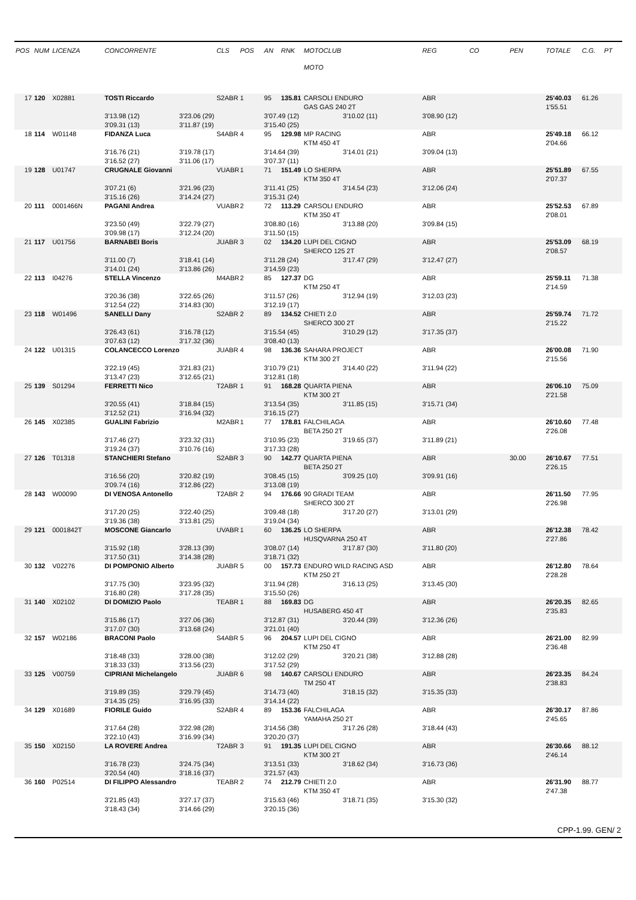| POS | NUM | LICENZA | CONCORRENTE | | CLS | POS | AN | RNK | MOTOCLUB | | REG | CO | PEN | TOTALE | C.G. | PT |
| --- | --- | --- | --- | --- | --- | --- | --- | --- | --- | --- | --- | --- | --- | --- | --- | --- |
| | | | | | | | | | MOTO | | | | | | | |
| 17 | 120 | X02881 | TOSTI Riccardo | | S2ABR | 1 | 95 | 135.81 | CARSOLI ENDURO | | ABR | | | 25'40.03 | 61.26 | |
| | | | | | | | | | GAS GAS 240 2T | | | | | 1'55.51 | | |
| | | | 3'13.98 (12) | 3'23.06 (29) | | | 3'07.49 (12) | | | 3'10.02 (11) | 3'08.90 (12) | | | | | |
| | | | 3'09.31 (13) | 3'11.87 (19) | | | 3'15.40 (25) | | | | | | | | | |
| 18 | 114 | W01148 | FIDANZA Luca | | S4ABR | 4 | 95 | 129.98 | MP RACING | | ABR | | | 25'49.18 | 66.12 | |
| | | | | | | | | | KTM 450 4T | | | | | 2'04.66 | | |
| | | | 3'16.76 (21) | 3'19.78 (17) | | | 3'14.64 (39) | | | 3'14.01 (21) | 3'09.04 (13) | | | | | |
| | | | 3'16.52 (27) | 3'11.06 (17) | | | 3'07.37 (11) | | | | | | | | | |
| 19 | 128 | U01747 | CRUGNALE Giovanni | | VUABR | 1 | 71 | 151.49 | LO SHERPA | | ABR | | | 25'51.89 | 67.55 | |
| | | | | | | | | | KTM 350 4T | | | | | 2'07.37 | | |
| | | | 3'07.21 (6) | 3'21.96 (23) | | | 3'11.41 (25) | | | 3'14.54 (23) | 3'12.06 (24) | | | | | |
| | | | 3'15.16 (26) | 3'14.24 (27) | | | 3'15.31 (24) | | | | | | | | | |
| 20 | 111 | 0001466N | PAGANI Andrea | | VUABR | 2 | 72 | 113.29 | CARSOLI ENDURO | | ABR | | | 25'52.53 | 67.89 | |
| | | | | | | | | | KTM 350 4T | | | | | 2'08.01 | | |
| | | | 3'23.50 (49) | 3'22.79 (27) | | | 3'08.80 (16) | | | 3'13.88 (20) | 3'09.84 (15) | | | | | |
| | | | 3'09.98 (17) | 3'12.24 (20) | | | 3'11.50 (15) | | | | | | | | | |
| 21 | 117 | U01756 | BARNABEI Boris | | JUABR | 3 | 02 | 134.20 | LUPI DEL CIGNO | | ABR | | | 25'53.09 | 68.19 | |
| | | | | | | | | | SHERCO 125 2T | | | | | 2'08.57 | | |
| | | | 3'11.00 (7) | 3'18.41 (14) | | | 3'11.28 (24) | | | 3'17.47 (29) | 3'12.47 (27) | | | | | |
| | | | 3'14.01 (24) | 3'13.86 (26) | | | 3'14.59 (23) | | | | | | | | | |
| 22 | 113 | I04276 | STELLA Vincenzo | | M4ABR | 2 | 85 | 127.37 | DG | | ABR | | | 25'59.11 | 71.38 | |
| | | | | | | | | | KTM 250 4T | | | | | 2'14.59 | | |
| | | | 3'20.36 (38) | 3'22.65 (26) | | | 3'11.57 (26) | | | 3'12.94 (19) | 3'12.03 (23) | | | | | |
| | | | 3'12.54 (22) | 3'14.83 (30) | | | 3'12.19 (17) | | | | | | | | | |
| 23 | 118 | W01496 | SANELLI Dany | | S2ABR | 2 | 89 | 134.52 | CHIETI 2.0 | | ABR | | | 25'59.74 | 71.72 | |
| | | | | | | | | | SHERCO 300 2T | | | | | 2'15.22 | | |
| | | | 3'26.43 (61) | 3'16.78 (12) | | | 3'15.54 (45) | | | 3'10.29 (12) | 3'17.35 (37) | | | | | |
| | | | 3'07.63 (12) | 3'17.32 (36) | | | 3'08.40 (13) | | | | | | | | | |
| 24 | 122 | U01315 | COLANCECCO Lorenzo | | JUABR | 4 | 98 | 136.36 | SAHARA PROJECT | | ABR | | | 26'00.08 | 71.90 | |
| | | | | | | | | | KTM 300 2T | | | | | 2'15.56 | | |
| | | | 3'22.19 (45) | 3'21.83 (21) | | | 3'10.79 (21) | | | 3'14.40 (22) | 3'11.94 (22) | | | | | |
| | | | 3'13.47 (23) | 3'12.65 (21) | | | 3'12.81 (18) | | | | | | | | | |
| 25 | 139 | S01294 | FERRETTI Nico | | T2ABR | 1 | 91 | 168.28 | QUARTA PIENA | | ABR | | | 26'06.10 | 75.09 | |
| | | | | | | | | | KTM 300 2T | | | | | 2'21.58 | | |
| | | | 3'20.55 (41) | 3'18.84 (15) | | | 3'13.54 (35) | | | 3'11.85 (15) | 3'15.71 (34) | | | | | |
| | | | 3'12.52 (21) | 3'16.94 (32) | | | 3'16.15 (27) | | | | | | | | | |
| 26 | 145 | X02385 | GUALINI Fabrizio | | M2ABR | 1 | 77 | 178.81 | FALCHILAGA | | ABR | | | 26'10.60 | 77.48 | |
| | | | | | | | | | BETA 250 2T | | | | | 2'26.08 | | |
| | | | 3'17.46 (27) | 3'23.32 (31) | | | 3'10.95 (23) | | | 3'19.65 (37) | 3'11.89 (21) | | | | | |
| | | | 3'19.24 (37) | 3'10.76 (16) | | | 3'17.33 (28) | | | | | | | | | |
| 27 | 126 | T01318 | STANCHIERI Stefano | | S2ABR | 3 | 90 | 142.77 | QUARTA PIENA | | ABR | | 30.00 | 26'10.67 | 77.51 | |
| | | | | | | | | | BETA 250 2T | | | | | 2'26.15 | | |
| | | | 3'16.56 (20) | 3'20.82 (19) | | | 3'08.45 (15) | | | 3'09.25 (10) | 3'09.91 (16) | | | | | |
| | | | 3'09.74 (16) | 3'12.86 (22) | | | 3'13.08 (19) | | | | | | | | | |
| 28 | 143 | W00090 | DI VENOSA Antonello | | T2ABR | 2 | 94 | 176.66 | 90 GRADI TEAM | | ABR | | | 26'11.50 | 77.95 | |
| | | | | | | | | | SHERCO 300 2T | | | | | 2'26.98 | | |
| | | | 3'17.20 (25) | 3'22.40 (25) | | | 3'09.48 (18) | | | 3'17.20 (27) | 3'13.01 (29) | | | | | |
| | | | 3'19.36 (38) | 3'13.81 (25) | | | 3'19.04 (34) | | | | | | | | | |
| 29 | 121 | 0001842T | MOSCONE Giancarlo | | UVABR | 1 | 60 | 136.25 | LO SHERPA | | ABR | | | 26'12.38 | 78.42 | |
| | | | | | | | | | HUSQVARNA 250 4T | | | | | 2'27.86 | | |
| | | | 3'15.92 (18) | 3'28.13 (39) | | | 3'08.07 (14) | | | 3'17.87 (30) | 3'11.80 (20) | | | | | |
| | | | 3'17.50 (31) | 3'14.38 (28) | | | 3'18.71 (32) | | | | | | | | | |
| 30 | 132 | V02276 | DI POMPONIO Alberto | | JUABR | 5 | 00 | 157.73 | ENDURO WILD RACING ASD | | ABR | | | 26'12.80 | 78.64 | |
| | | | | | | | | | KTM 250 2T | | | | | 2'28.28 | | |
| | | | 3'17.75 (30) | 3'23.95 (32) | | | 3'11.94 (28) | | | 3'16.13 (25) | 3'13.45 (30) | | | | | |
| | | | 3'16.80 (28) | 3'17.28 (35) | | | 3'15.50 (26) | | | | | | | | | |
| 31 | 140 | X02102 | DI DOMIZIO Paolo | | TEABR | 1 | 88 | 169.83 | DG | | ABR | | | 26'20.35 | 82.65 | |
| | | | | | | | | | HUSABERG 450 4T | | | | | 2'35.83 | | |
| | | | 3'15.86 (17) | 3'27.06 (36) | | | 3'12.87 (31) | | | 3'20.44 (39) | 3'12.36 (26) | | | | | |
| | | | 3'17.07 (30) | 3'13.68 (24) | | | 3'21.01 (40) | | | | | | | | | |
| 32 | 157 | W02186 | BRACONI Paolo | | S4ABR | 5 | 96 | 204.57 | LUPI DEL CIGNO | | ABR | | | 26'21.00 | 82.99 | |
| | | | | | | | | | KTM 250 4T | | | | | 2'36.48 | | |
| | | | 3'18.48 (33) | 3'28.00 (38) | | | 3'12.02 (29) | | | 3'20.21 (38) | 3'12.88 (28) | | | | | |
| | | | 3'18.33 (33) | 3'13.56 (23) | | | 3'17.52 (29) | | | | | | | | | |
| 33 | 125 | V00759 | CIPRIANI Michelangelo | | JUABR | 6 | 98 | 140.67 | CARSOLI ENDURO | | ABR | | | 26'23.35 | 84.24 | |
| | | | | | | | | | TM 250 4T | | | | | 2'38.83 | | |
| | | | 3'19.89 (35) | 3'29.79 (45) | | | 3'14.73 (40) | | | 3'18.15 (32) | 3'15.35 (33) | | | | | |
| | | | 3'14.35 (25) | 3'16.95 (33) | | | 3'14.14 (22) | | | | | | | | | |
| 34 | 129 | X01689 | FIORILE Guido | | S2ABR | 4 | 89 | 153.36 | FALCHILAGA | | ABR | | | 26'30.17 | 87.86 | |
| | | | | | | | | | YAMAHA 250 2T | | | | | 2'45.65 | | |
| | | | 3'17.64 (28) | 3'22.98 (28) | | | 3'14.56 (38) | | | 3'17.26 (28) | 3'18.44 (43) | | | | | |
| | | | 3'22.10 (43) | 3'16.99 (34) | | | 3'20.20 (37) | | | | | | | | | |
| 35 | 150 | X02150 | LA ROVERE Andrea | | T2ABR | 3 | 91 | 191.35 | LUPI DEL CIGNO | | ABR | | | 26'30.66 | 88.12 | |
| | | | | | | | | | KTM 300 2T | | | | | 2'46.14 | | |
| | | | 3'16.78 (23) | 3'24.75 (34) | | | 3'13.51 (33) | | | 3'18.62 (34) | 3'16.73 (36) | | | | | |
| | | | 3'20.54 (40) | 3'18.16 (37) | | | 3'21.57 (43) | | | | | | | | | |
| 36 | 160 | P02514 | DI FILIPPO Alessandro | | TEABR | 2 | 74 | 212.79 | CHIETI 2.0 | | ABR | | | 26'31.90 | 88.77 | |
| | | | | | | | | | KTM 350 4T | | | | | 2'47.38 | | |
| | | | 3'21.85 (43) | 3'27.17 (37) | | | 3'15.63 (46) | | | 3'18.71 (35) | 3'15.30 (32) | | | | | |
| | | | 3'18.43 (34) | 3'14.66 (29) | | | 3'20.15 (36) | | | | | | | | | |
CPP-1.99. GEN/ 2